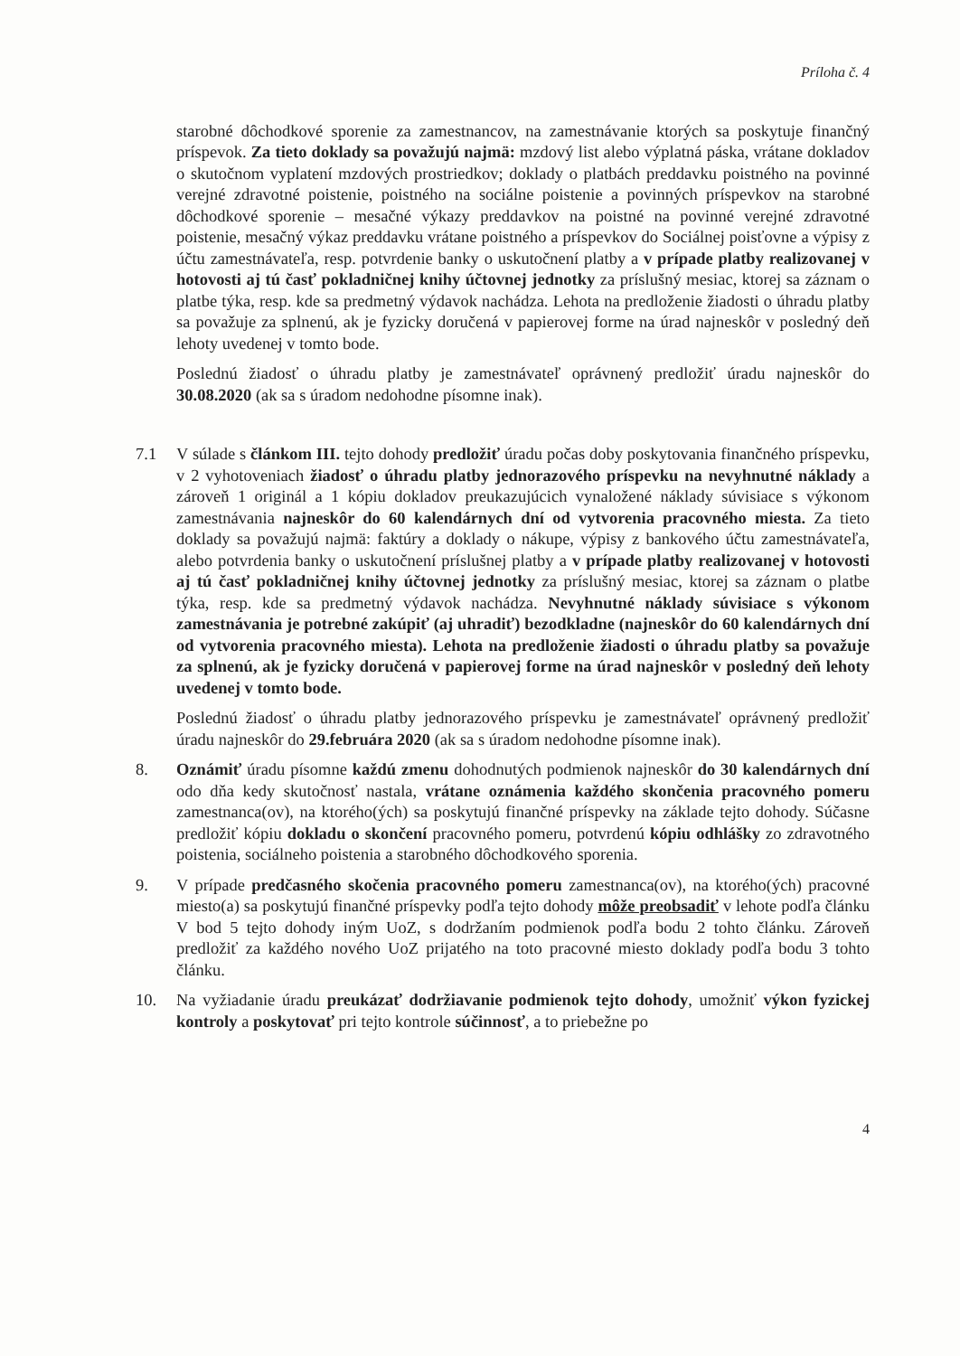Príloha č. 4
starobné dôchodkové sporenie za zamestnancov, na zamestnávanie ktorých sa poskytuje finančný príspevok. Za tieto doklady sa považujú najmä: mzdový list alebo výplatná páska, vrátane dokladov o skutočnom vyplatení mzdových prostriedkov; doklady o platbách preddavku poistného na povinné verejné zdravotné poistenie, poistného na sociálne poistenie a povinných príspevkov na starobné dôchodkové sporenie – mesačné výkazy preddavkov na poistné na povinné verejné zdravotné poistenie, mesačný výkaz preddavku vrátane poistného a príspevkov do Sociálnej poisťovne a výpisy z účtu zamestnávateľa, resp. potvrdenie banky o uskutočnení platby a v prípade platby realizovanej v hotovosti aj tú časť pokladničnej knihy účtovnej jednotky za príslušný mesiac, ktorej sa záznam o platbe týka, resp. kde sa predmetný výdavok nachádza. Lehota na predloženie žiadosti o úhradu platby sa považuje za splnenú, ak je fyzicky doručená v papierovej forme na úrad najneskôr v posledný deň lehoty uvedenej v tomto bode.
Poslednú žiadosť o úhradu platby je zamestnávateľ oprávnený predložiť úradu najneskôr do 30.08.2020 (ak sa s úradom nedohodne písomne inak).
7.1 V súlade s článkom III. tejto dohody predložiť úradu počas doby poskytovania finančného príspevku, v 2 vyhotoveniach žiadosť o úhradu platby jednorazového príspevku na nevyhnutné náklady a zároveň 1 originál a 1 kópiu dokladov preukazujúcich vynaložené náklady súvisiace s výkonom zamestnávania najneskôr do 60 kalendárnych dní od vytvorenia pracovného miesta. Za tieto doklady sa považujú najmä: faktúry a doklady o nákupe, výpisy z bankového účtu zamestnávateľa, alebo potvrdenia banky o uskutočnení príslušnej platby a v prípade platby realizovanej v hotovosti aj tú časť pokladničnej knihy účtovnej jednotky za príslušný mesiac, ktorej sa záznam o platbe týka, resp. kde sa predmetný výdavok nachádza. Nevyhnutné náklady súvisiace s výkonom zamestnávania je potrebné zakúpiť (aj uhradiť) bezodkladne (najneskôr do 60 kalendárnych dní od vytvorenia pracovného miesta). Lehota na predloženie žiadosti o úhradu platby sa považuje za splnenú, ak je fyzicky doručená v papierovej forme na úrad najneskôr v posledný deň lehoty uvedenej v tomto bode.
Poslednú žiadosť o úhradu platby jednorazového príspevku je zamestnávateľ oprávnený predložiť úradu najneskôr do 29.februára 2020 (ak sa s úradom nedohodne písomne inak).
8. Oznámiť úradu písomne každú zmenu dohodnutých podmienok najneskôr do 30 kalendárnych dní odo dňa kedy skutočnosť nastala, vrátane oznámenia každého skončenia pracovného pomeru zamestnanca(ov), na ktorého(ých) sa poskytujú finančné príspevky na základe tejto dohody. Súčasne predložiť kópiu dokladu o skončení pracovného pomeru, potvrdenú kópiu odhlášky zo zdravotného poistenia, sociálneho poistenia a starobného dôchodkového sporenia.
9. V prípade predčasného skočenia pracovného pomeru zamestnanca(ov), na ktorého(ých) pracovné miesto(a) sa poskytujú finančné príspevky podľa tejto dohody môže preobsadiť v lehote podľa článku V bod 5 tejto dohody iným UoZ, s dodržaním podmienok podľa bodu 2 tohto článku. Zároveň predložiť za každého nového UoZ prijatého na toto pracovné miesto doklady podľa bodu 3 tohto článku.
10. Na vyžiadanie úradu preukázať dodržiavanie podmienok tejto dohody, umožniť výkon fyzickej kontroly a poskytovať pri tejto kontrole súčinnosť, a to priebežne po
4